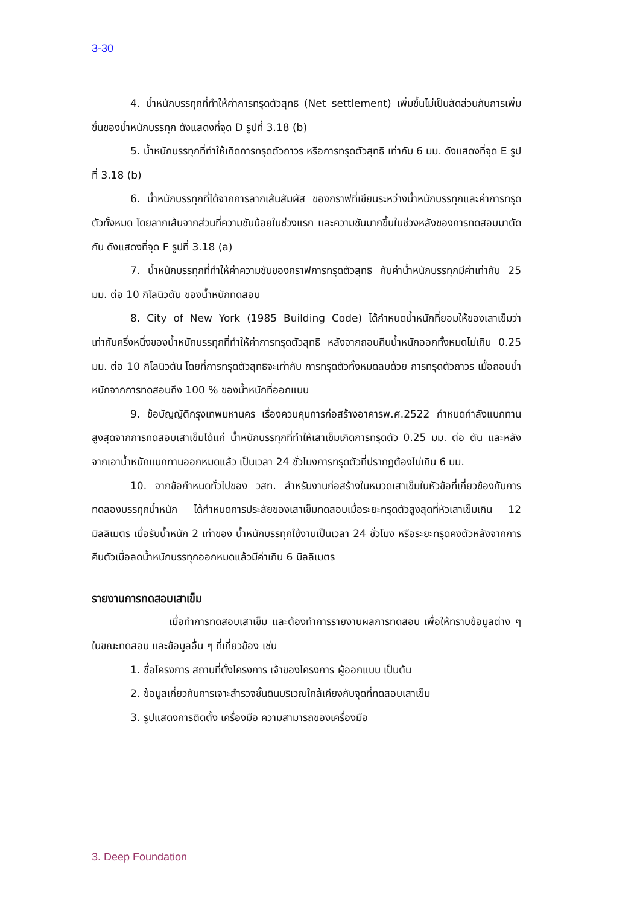3-30
4. น้ำหนักบรรทุกที่ทำให้ค่าการทรุดตัวสุทธิ (Net settlement) เพิ่มขึ้นไม่เป็นสัดส่วนกับการเพิ่มขึ้นของน้ำหนักบรรทุก ดังแสดงที่จุด D รูปที่ 3.18 (b)
5. น้ำหนักบรรทุกที่ทำให้เกิดการทรุดตัวถาวร หรือการทรุดตัวสุทธิ เท่ากับ 6 มม. ดังแสดงที่จุด E รูปที่ 3.18 (b)
6. น้ำหนักบรรทุกที่ได้จากการลากเส้นสัมผัส ของกราฟที่เขียนระหว่างน้ำหนักบรรทุกและค่าการทรุดตัวทั้งหมด โดยลากเส้นจากส่วนที่ความชันน้อยในช่วงแรก และความชันมากขึ้นในช่วงหลังของการทดสอบมาตัดกัน ดังแสดงที่จุด F รูปที่ 3.18 (a)
7. น้ำหนักบรรทุกที่ทำให้ค่าความชันของกราฟการทรุดตัวสุทธิ กับค่าน้ำหนักบรรทุกมีค่าเท่ากับ 25 มม. ต่อ 10 กิโลนิวตัน ของน้ำหนักทดสอบ
8. City of New York (1985 Building Code) ได้กำหนดน้ำหนักที่ยอมให้ของเสาเข็มว่า เท่ากับครึ่งหนึ่งของน้ำหนักบรรทุกที่ทำให้ค่าการทรุดตัวสุทธิ หลังจากถอนคืนน้ำหนักออกทั้งหมดไม่เกิน 0.25 มม. ต่อ 10 กิโลนิวตัน โดยที่การทรุดตัวสุทธิจะเท่ากับ การทรุดตัวทั้งหมดลบด้วย การทรุดตัวถาวร เมื่อถอนน้ำหนักจากการทดสอบถึง 100 % ของน้ำหนักที่ออกแบบ
9. ข้อบัญญัติกรุงเทพมหานคร เรื่องควบคุมการก่อสร้างอาคารพ.ศ.2522 กำหนดกำลังแบกทานสูงสุดจากการทดสอบเสาเข็มได้แก่ น้ำหนักบรรทุกที่ทำให้เสาเข็มเกิดการทรุดตัว 0.25 มม. ต่อ ตัน และหลังจากเอาน้ำหนักแบกทานออกหมดแล้ว เป็นเวลา 24 ชั่วโมงการทรุดตัวที่ปรากฏต้องไม่เกิน 6 มม.
10. จากข้อกำหนดทั่วไปของ วสท. สำหรับงานก่อสร้างในหมวดเสาเข็มในหัวข้อที่เกี่ยวข้องกับการทดลองบรรทุกน้ำหนัก ได้กำหนดการประลัยของเสาเข็มทดสอบเมื่อระยะทรุดตัวสูงสุดที่หัวเสาเข็มเกิน 12 มิลลิเมตร เมื่อรับน้ำหนัก 2 เท่าของ น้ำหนักบรรทุกใช้งานเป็นเวลา 24 ชั่วโมง หรือระยะทรุดคงตัวหลังจากการคืนตัวเมื่อลดน้ำหนักบรรทุกออกหมดแล้วมีค่าเกิน 6 มิลลิเมตร
รายงานการทดสอบเสาเข็ม
เมื่อทำการทดสอบเสาเข็ม และต้องทำการรายงานผลการทดสอบ เพื่อให้ทราบข้อมูลต่าง ๆ ในขณะทดสอบ และข้อมูลอื่น ๆ ที่เกี่ยวข้อง เช่น
1. ชื่อโครงการ สถานที่ตั้งโครงการ เจ้าของโครงการ ผู้ออกแบบ เป็นต้น
2. ข้อมูลเกี่ยวกับการเจาะสำรวจชั้นดินบริเวณใกล้เคียงกับจุดที่ทดสอบเสาเข็ม
3. รูปแสดงการติดตั้ง เครื่องมือ ความสามารถของเครื่องมือ
3. Deep Foundation